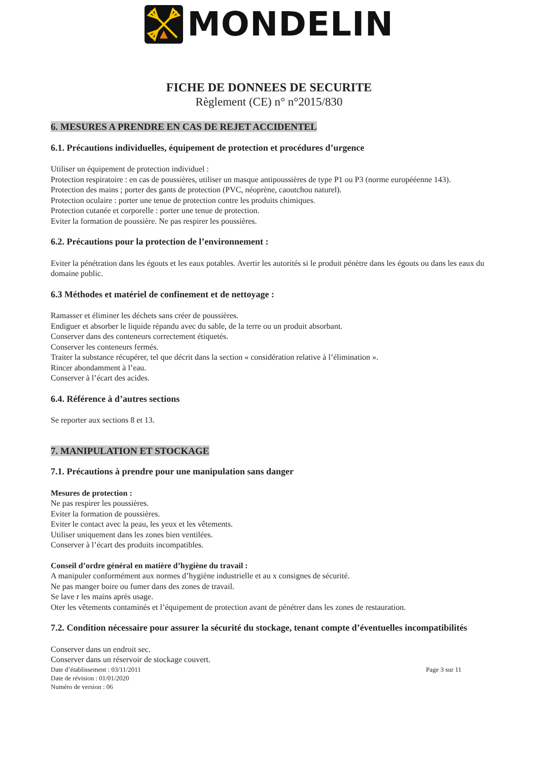MONDELIN
FICHE DE DONNEES DE SECURITE
Règlement (CE) n° n°2015/830
6. MESURES A PRENDRE EN CAS DE REJET ACCIDENTEL
6.1. Précautions individuelles, équipement de protection et procédures d’urgence
Utiliser un équipement de protection individuel :
Protection respiratoire : en cas de poussières, utiliser un masque antipoussières de type P1 ou P3 (norme europééenne 143).
Protection des mains ; porter des gants de protection (PVC, néoprène, caoutchou naturel).
Protection oculaire : porter une tenue de protection contre les produits chimiques.
Protection cutanée et corporelle : porter une tenue de protection.
Eviter la formation de poussière. Ne pas respirer les poussières.
6.2. Précautions pour la protection de l’environnement :
Eviter la pénétration dans les égouts et les eaux potables. Avertir les autorités si le produit pénètre dans les égouts ou dans les eaux du domaine public.
6.3 Méthodes et matériel de confinement et de nettoyage :
Ramasser et éliminer les déchets sans créer de poussières.
Endiguer et absorber le liquide répandu avec du sable, de la terre ou un produit absorbant.
Conserver dans des conteneurs correctement étiquetés.
Conserver les conteneurs fermés.
Traiter la substance récupérer, tel que décrit dans la section « considération relative à l’élimination ».
Rincer abondamment à l’eau.
Conserver à l’écart des acides.
6.4. Référence à d’autres sections
Se reporter aux sections 8 et 13.
7. MANIPULATION ET STOCKAGE
7.1. Précautions à prendre pour une manipulation sans danger
Mesures de protection :
Ne pas respirer les poussières.
Eviter la formation de poussières.
Eviter le contact avec la peau, les yeux et les vêtements.
Utiliser uniquement dans les zones bien ventilées.
Conserver à l’écart des produits incompatibles.
Conseil d’ordre général en matière d’hygiène du travail :
A manipuler conformément aux normes d’hygiène industrielle et au x consignes de sécurité.
Ne pas manger boire ou fumer dans des zones de travail.
Se lave r les mains après usage.
Oter les vêtements contaminés et l’équipement de protection avant de pénétrer dans les zones de restauration.
7.2. Condition nécessaire pour assurer la sécurité du stockage, tenant compte d’éventuelles incompatibilités
Conserver dans un endroit sec.
Conserver dans un réservoir de stockage couvert.
Date d’établissement : 03/11/2011
Date de révision : 01/01/2020
Numéro de version : 06
Page 3 sur 11